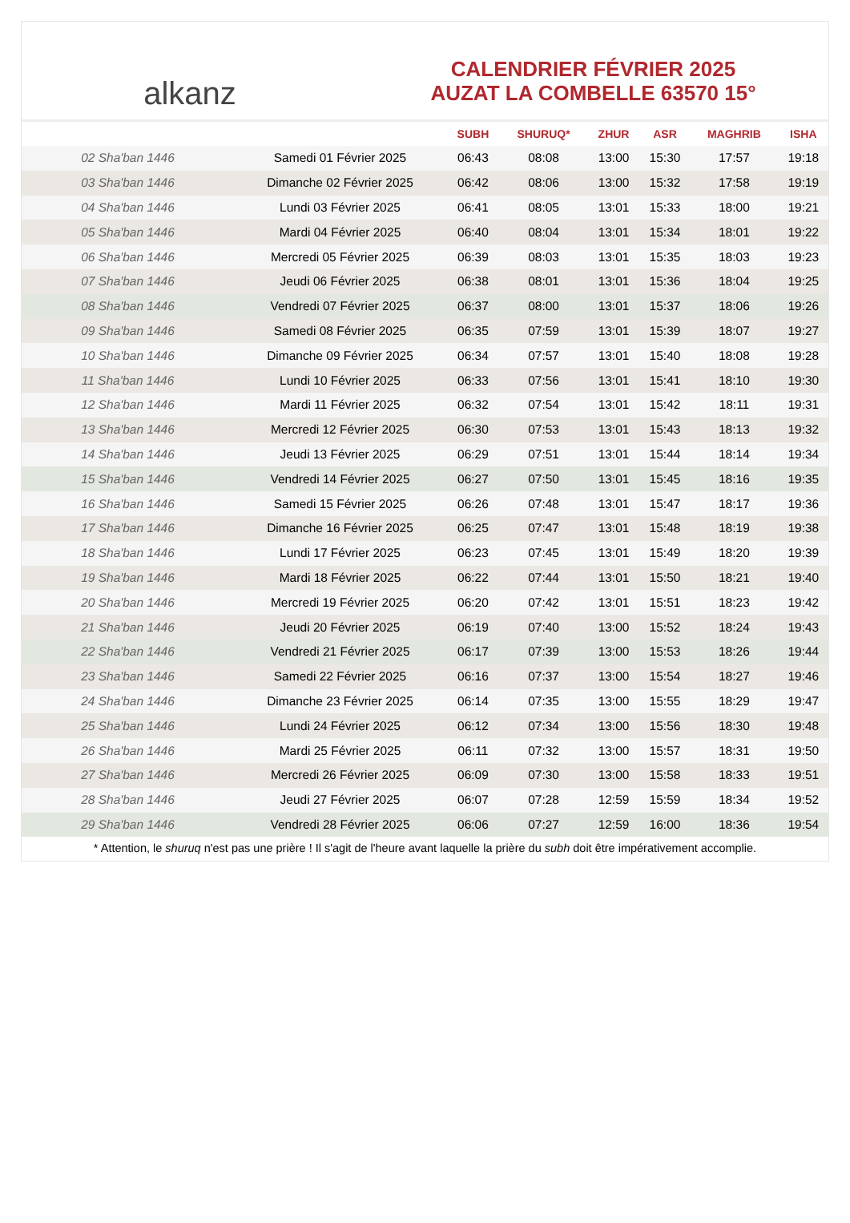alkanz
CALENDRIER FÉVRIER 2025
AUZAT LA COMBELLE 63570 15°
| | | SUBH | SHURUQ* | ZHUR | ASR | MAGHRIB | ISHA |
| --- | --- | --- | --- | --- | --- | --- | --- |
| 02 Sha'ban 1446 | Samedi 01 Février 2025 | 06:43 | 08:08 | 13:00 | 15:30 | 17:57 | 19:18 |
| 03 Sha'ban 1446 | Dimanche 02 Février 2025 | 06:42 | 08:06 | 13:00 | 15:32 | 17:58 | 19:19 |
| 04 Sha'ban 1446 | Lundi 03 Février 2025 | 06:41 | 08:05 | 13:01 | 15:33 | 18:00 | 19:21 |
| 05 Sha'ban 1446 | Mardi 04 Février 2025 | 06:40 | 08:04 | 13:01 | 15:34 | 18:01 | 19:22 |
| 06 Sha'ban 1446 | Mercredi 05 Février 2025 | 06:39 | 08:03 | 13:01 | 15:35 | 18:03 | 19:23 |
| 07 Sha'ban 1446 | Jeudi 06 Février 2025 | 06:38 | 08:01 | 13:01 | 15:36 | 18:04 | 19:25 |
| 08 Sha'ban 1446 | Vendredi 07 Février 2025 | 06:37 | 08:00 | 13:01 | 15:37 | 18:06 | 19:26 |
| 09 Sha'ban 1446 | Samedi 08 Février 2025 | 06:35 | 07:59 | 13:01 | 15:39 | 18:07 | 19:27 |
| 10 Sha'ban 1446 | Dimanche 09 Février 2025 | 06:34 | 07:57 | 13:01 | 15:40 | 18:08 | 19:28 |
| 11 Sha'ban 1446 | Lundi 10 Février 2025 | 06:33 | 07:56 | 13:01 | 15:41 | 18:10 | 19:30 |
| 12 Sha'ban 1446 | Mardi 11 Février 2025 | 06:32 | 07:54 | 13:01 | 15:42 | 18:11 | 19:31 |
| 13 Sha'ban 1446 | Mercredi 12 Février 2025 | 06:30 | 07:53 | 13:01 | 15:43 | 18:13 | 19:32 |
| 14 Sha'ban 1446 | Jeudi 13 Février 2025 | 06:29 | 07:51 | 13:01 | 15:44 | 18:14 | 19:34 |
| 15 Sha'ban 1446 | Vendredi 14 Février 2025 | 06:27 | 07:50 | 13:01 | 15:45 | 18:16 | 19:35 |
| 16 Sha'ban 1446 | Samedi 15 Février 2025 | 06:26 | 07:48 | 13:01 | 15:47 | 18:17 | 19:36 |
| 17 Sha'ban 1446 | Dimanche 16 Février 2025 | 06:25 | 07:47 | 13:01 | 15:48 | 18:19 | 19:38 |
| 18 Sha'ban 1446 | Lundi 17 Février 2025 | 06:23 | 07:45 | 13:01 | 15:49 | 18:20 | 19:39 |
| 19 Sha'ban 1446 | Mardi 18 Février 2025 | 06:22 | 07:44 | 13:01 | 15:50 | 18:21 | 19:40 |
| 20 Sha'ban 1446 | Mercredi 19 Février 2025 | 06:20 | 07:42 | 13:01 | 15:51 | 18:23 | 19:42 |
| 21 Sha'ban 1446 | Jeudi 20 Février 2025 | 06:19 | 07:40 | 13:00 | 15:52 | 18:24 | 19:43 |
| 22 Sha'ban 1446 | Vendredi 21 Février 2025 | 06:17 | 07:39 | 13:00 | 15:53 | 18:26 | 19:44 |
| 23 Sha'ban 1446 | Samedi 22 Février 2025 | 06:16 | 07:37 | 13:00 | 15:54 | 18:27 | 19:46 |
| 24 Sha'ban 1446 | Dimanche 23 Février 2025 | 06:14 | 07:35 | 13:00 | 15:55 | 18:29 | 19:47 |
| 25 Sha'ban 1446 | Lundi 24 Février 2025 | 06:12 | 07:34 | 13:00 | 15:56 | 18:30 | 19:48 |
| 26 Sha'ban 1446 | Mardi 25 Février 2025 | 06:11 | 07:32 | 13:00 | 15:57 | 18:31 | 19:50 |
| 27 Sha'ban 1446 | Mercredi 26 Février 2025 | 06:09 | 07:30 | 13:00 | 15:58 | 18:33 | 19:51 |
| 28 Sha'ban 1446 | Jeudi 27 Février 2025 | 06:07 | 07:28 | 12:59 | 15:59 | 18:34 | 19:52 |
| 29 Sha'ban 1446 | Vendredi 28 Février 2025 | 06:06 | 07:27 | 12:59 | 16:00 | 18:36 | 19:54 |
* Attention, le shuruq n'est pas une prière ! Il s'agit de l'heure avant laquelle la prière du subh doit être impérativement accomplie.